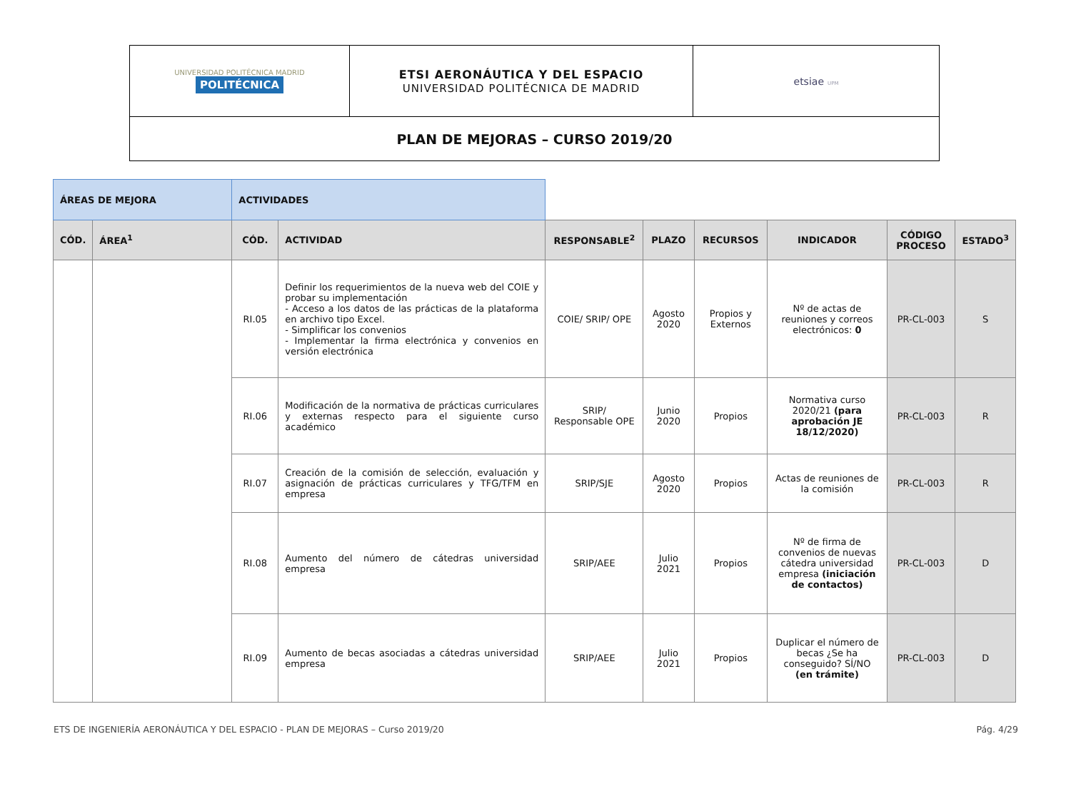| UNIVERSIDAD POLITÉCNICA MADRID POLITÉCNICA | ETSI AERONÁUTICA Y DEL ESPACIO UNIVERSIDAD POLITÉCNICA DE MADRID | etsiae UPM |
| PLAN DE MEJORAS – CURSO 2019/20 | | |
| ÁREAS DE MEJORA | | ACTIVIDADES | | | | | | | |
| --- | --- | --- | --- | --- | --- | --- | --- | --- | --- |
| CÓD. | ÁREA<sup>1</sup> | CÓD. | ACTIVIDAD | RESPONSABLE<sup>2</sup> | PLAZO | RECURSOS | INDICADOR | CÓDIGO PROCESO | ESTADO<sup>3</sup> |
| | | RI.05 | Definir los requerimientos de la nueva web del COIE y probar su implementación - Acceso a los datos de las prácticas de la plataforma en archivo tipo Excel. - Simplificar los convenios - Implementar la firma electrónica y convenios en versión electrónica | COIE/ SRIP/ OPE | Agosto 2020 | Propios y Externos | Nº de actas de reuniones y correos electrónicos: 0 | PR-CL-003 | S |
| | | RI.06 | Modificación de la normativa de prácticas curriculares y externas respecto para el siguiente curso académico | SRIP/ Responsable OPE | Junio 2020 | Propios | Normativa curso 2020/21 (para aprobación JE 18/12/2020) | PR-CL-003 | R |
| | | RI.07 | Creación de la comisión de selección, evaluación y asignación de prácticas curriculares y TFG/TFM en empresa | SRIP/SJE | Agosto 2020 | Propios | Actas de reuniones de la comisión | PR-CL-003 | R |
| | | RI.08 | Aumento del número de cátedras universidad empresa | SRIP/AEE | Julio 2021 | Propios | Nº de firma de convenios de nuevas cátedra universidad empresa (iniciación de contactos) | PR-CL-003 | D |
| | | RI.09 | Aumento de becas asociadas a cátedras universidad empresa | SRIP/AEE | Julio 2021 | Propios | Duplicar el número de becas ¿Se ha conseguido? SÍ/NO (en trámite) | PR-CL-003 | D |
ETS DE INGENIERÍA AERONÁUTICA Y DEL ESPACIO - PLAN DE MEJORAS – Curso 2019/20 Pág. 4/29